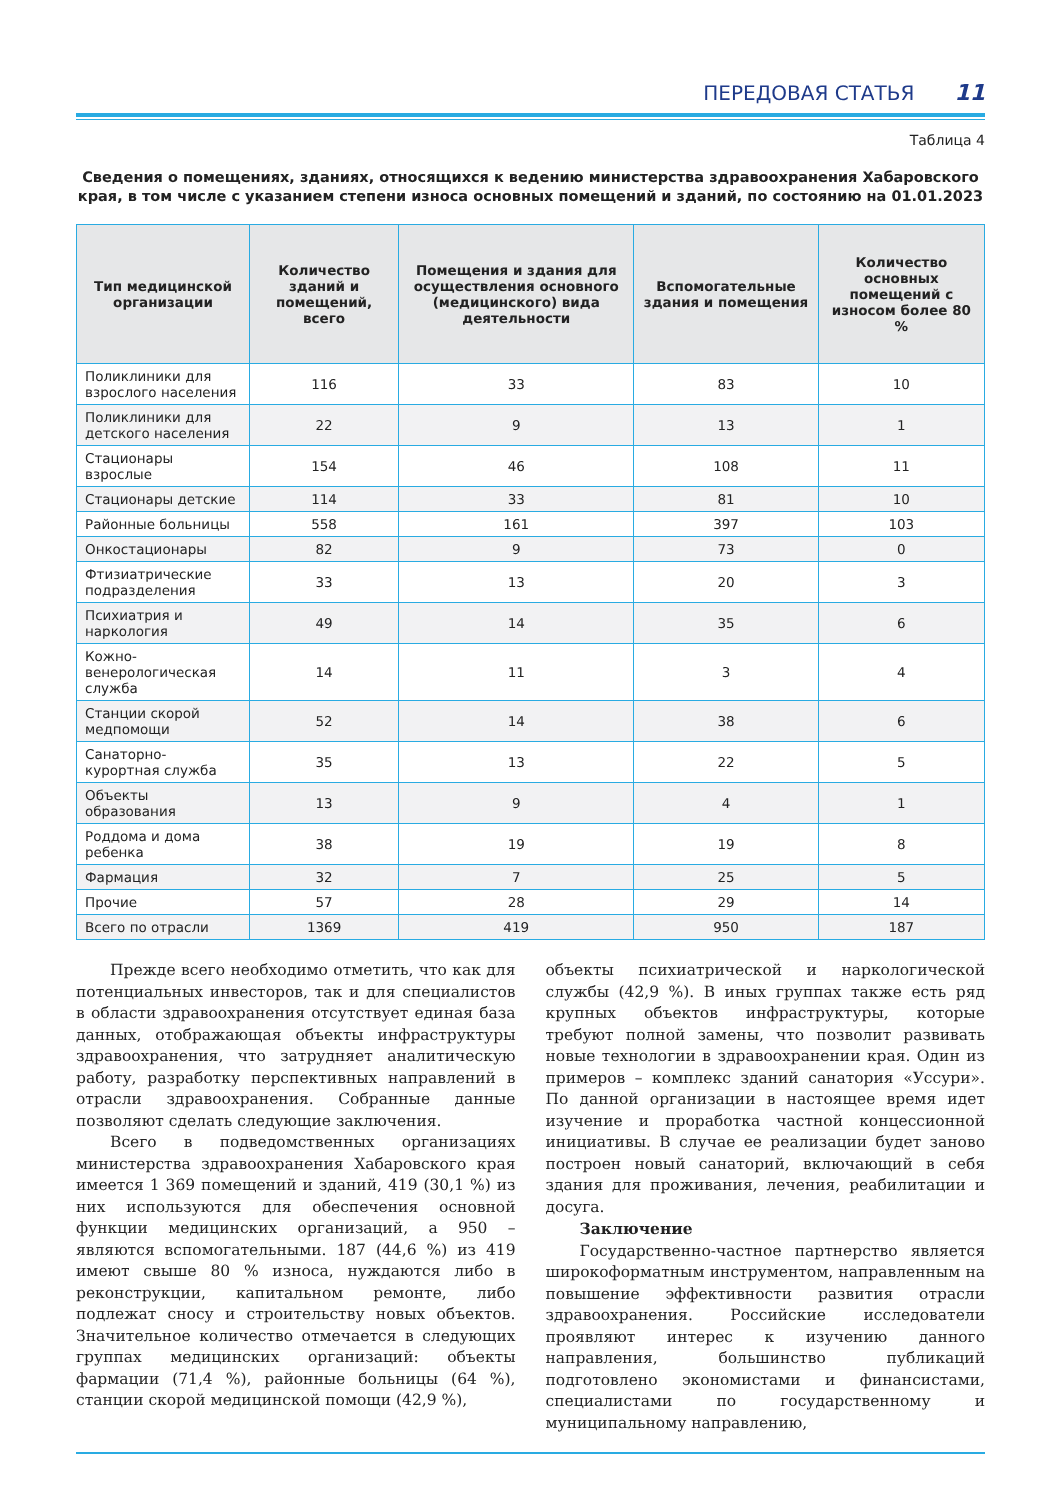ПЕРЕДОВАЯ СТАТЬЯ 11
Таблица 4
Сведения о помещениях, зданиях, относящихся к ведению министерства здравоохранения Хабаровского края, в том числе с указанием степени износа основных помещений и зданий, по состоянию на 01.01.2023
| Тип медицинской организации | Количество зданий и помещений, всего | Помещения и здания для осуществления основного (медицинского) вида деятельности | Вспомогательные здания и помещения | Количество основных помещений с износом более 80 % |
| --- | --- | --- | --- | --- |
| Поликлиники для взрослого населения | 116 | 33 | 83 | 10 |
| Поликлиники для детского населения | 22 | 9 | 13 | 1 |
| Стационары взрослые | 154 | 46 | 108 | 11 |
| Стационары детские | 114 | 33 | 81 | 10 |
| Районные больницы | 558 | 161 | 397 | 103 |
| Онкостационары | 82 | 9 | 73 | 0 |
| Фтизиатрические подразделения | 33 | 13 | 20 | 3 |
| Психиатрия и наркология | 49 | 14 | 35 | 6 |
| Кожно-венерологическая служба | 14 | 11 | 3 | 4 |
| Станции скорой медпомощи | 52 | 14 | 38 | 6 |
| Санаторно-курортная служба | 35 | 13 | 22 | 5 |
| Объекты образования | 13 | 9 | 4 | 1 |
| Роддома и дома ребенка | 38 | 19 | 19 | 8 |
| Фармация | 32 | 7 | 25 | 5 |
| Прочие | 57 | 28 | 29 | 14 |
| Всего по отрасли | 1369 | 419 | 950 | 187 |
Прежде всего необходимо отметить, что как для потенциальных инвесторов, так и для специалистов в области здравоохранения отсутствует единая база данных, отображающая объекты инфраструктуры здравоохранения, что затрудняет аналитическую работу, разработку перспективных направлений в отрасли здравоохранения. Собранные данные позволяют сделать следующие заключения.
Всего в подведомственных организациях министерства здравоохранения Хабаровского края имеется 1 369 помещений и зданий, 419 (30,1 %) из них используются для обеспечения основной функции медицинских организаций, а 950 – являются вспомогательными. 187 (44,6 %) из 419 имеют свыше 80 % износа, нуждаются либо в реконструкции, капитальном ремонте, либо подлежат сносу и строительству новых объектов. Значительное количество отмечается в следующих группах медицинских организаций: объекты фармации (71,4 %), районные больницы (64 %), станции скорой медицинской помощи (42,9 %),
объекты психиатрической и наркологической службы (42,9 %). В иных группах также есть ряд крупных объектов инфраструктуры, которые требуют полной замены, что позволит развивать новые технологии в здравоохранении края. Один из примеров – комплекс зданий санатория «Уссури». По данной организации в настоящее время идет изучение и проработка частной концессионной инициативы. В случае ее реализации будет заново построен новый санаторий, включающий в себя здания для проживания, лечения, реабилитации и досуга.
Заключение
Государственно-частное партнерство является широкоформатным инструментом, направленным на повышение эффективности развития отрасли здравоохранения. Российские исследователи проявляют интерес к изучению данного направления, большинство публикаций подготовлено экономистами и финансистами, специалистами по государственному и муниципальному направлению,